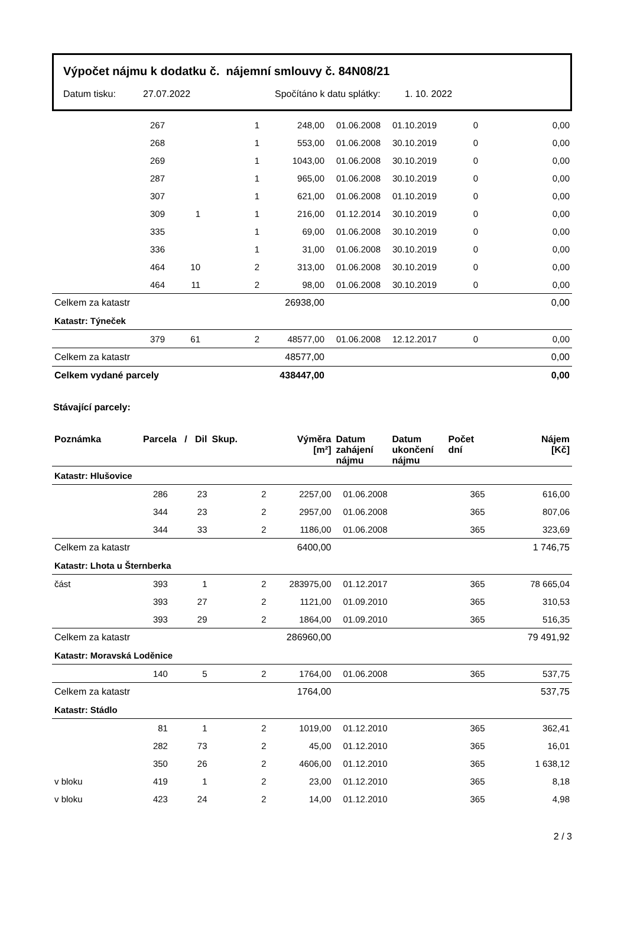Výpočet nájmu k dodatku č. nájemní smlouvy č. 84N08/21
Datum tisku: 27.07.2022 Spočítáno k datu splátky: 1. 10. 2022
| | 267 | | 1 | 248,00 | 01.06.2008 | 01.10.2019 | 0 | 0,00 |
| | 268 | | 1 | 553,00 | 01.06.2008 | 30.10.2019 | 0 | 0,00 |
| | 269 | | 1 | 1043,00 | 01.06.2008 | 30.10.2019 | 0 | 0,00 |
| | 287 | | 1 | 965,00 | 01.06.2008 | 30.10.2019 | 0 | 0,00 |
| | 307 | | 1 | 621,00 | 01.06.2008 | 01.10.2019 | 0 | 0,00 |
| | 309 | 1 | 1 | 216,00 | 01.12.2014 | 30.10.2019 | 0 | 0,00 |
| | 335 | | 1 | 69,00 | 01.06.2008 | 30.10.2019 | 0 | 0,00 |
| | 336 | | 1 | 31,00 | 01.06.2008 | 30.10.2019 | 0 | 0,00 |
| | 464 | 10 | 2 | 313,00 | 01.06.2008 | 30.10.2019 | 0 | 0,00 |
| | 464 | 11 | 2 | 98,00 | 01.06.2008 | 30.10.2019 | 0 | 0,00 |
| Celkem za katastr | | | | 26938,00 | | | | 0,00 |
| Katastr: Týneček | | | | | | | | |
| | 379 | 61 | 2 | 48577,00 | 01.06.2008 | 12.12.2017 | 0 | 0,00 |
| Celkem za katastr | | | | 48577,00 | | | | 0,00 |
| Celkem vydané parcely | | | | 438447,00 | | | | 0,00 |
Stávající parcely:
| Poznámka | Parcela / Dil | | Skup. | Výměra [m²] | Datum zahájení nájmu | Datum ukončení nájmu | Počet dní | Nájem [Kč] |
| --- | --- | --- | --- | --- | --- | --- | --- | --- |
| Katastr: Hlušovice | | | | | | | | |
| | 286 | 23 | 2 | 2257,00 | 01.06.2008 | | 365 | 616,00 |
| | 344 | 23 | 2 | 2957,00 | 01.06.2008 | | 365 | 807,06 |
| | 344 | 33 | 2 | 1186,00 | 01.06.2008 | | 365 | 323,69 |
| Celkem za katastr | | | | 6400,00 | | | | 1 746,75 |
| Katastr: Lhota u Šternberka | | | | | | | | |
| část | 393 | 1 | 2 | 283975,00 | 01.12.2017 | | 365 | 78 665,04 |
| | 393 | 27 | 2 | 1121,00 | 01.09.2010 | | 365 | 310,53 |
| | 393 | 29 | 2 | 1864,00 | 01.09.2010 | | 365 | 516,35 |
| Celkem za katastr | | | | 286960,00 | | | | 79 491,92 |
| Katastr: Moravská Loděnice | | | | | | | | |
| | 140 | 5 | 2 | 1764,00 | 01.06.2008 | | 365 | 537,75 |
| Celkem za katastr | | | | 1764,00 | | | | 537,75 |
| Katastr: Stádlo | | | | | | | | |
| | 81 | 1 | 2 | 1019,00 | 01.12.2010 | | 365 | 362,41 |
| | 282 | 73 | 2 | 45,00 | 01.12.2010 | | 365 | 16,01 |
| | 350 | 26 | 2 | 4606,00 | 01.12.2010 | | 365 | 1 638,12 |
| v bloku | 419 | 1 | 2 | 23,00 | 01.12.2010 | | 365 | 8,18 |
| v bloku | 423 | 24 | 2 | 14,00 | 01.12.2010 | | 365 | 4,98 |
2 / 3